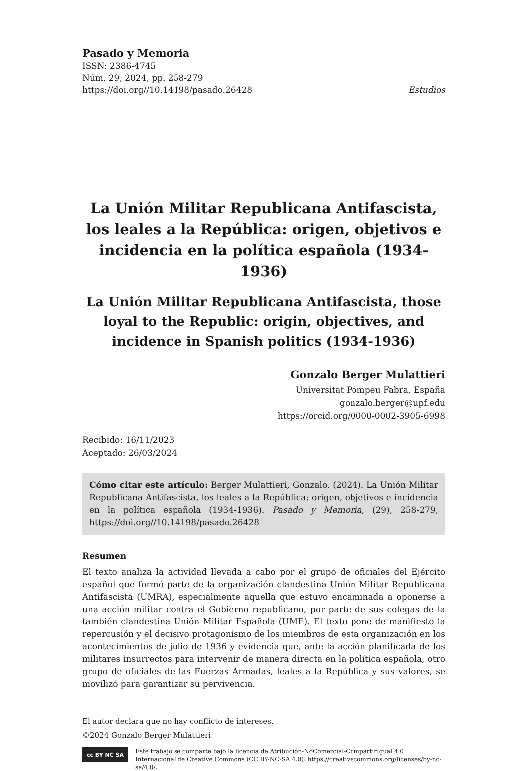Pasado y Memoria
ISSN: 2386-4745
Núm. 29, 2024, pp. 258-279
https://doi.org//10.14198/pasado.26428 Estudios
La Unión Militar Republicana Antifascista,
los leales a la República: origen, objetivos e
incidencia en la política española (1934-1936)
La Unión Militar Republicana Antifascista, those loyal to the Republic: origin, objectives, and incidence in Spanish politics (1934-1936)
Gonzalo Berger Mulattieri
Universitat Pompeu Fabra, España
gonzalo.berger@upf.edu
https://orcid.org/0000-0002-3905-6998
Recibido: 16/11/2023
Aceptado: 26/03/2024
Cómo citar este artículo: Berger Mulattieri, Gonzalo. (2024). La Unión Militar Republicana Antifascista, los leales a la República: origen, objetivos e incidencia en la política española (1934-1936). Pasado y Memoria, (29), 258-279, https://doi.org//10.14198/pasado.26428
Resumen
El texto analiza la actividad llevada a cabo por el grupo de oficiales del Ejército español que formó parte de la organización clandestina Unión Militar Republicana Antifascista (UMRA), especialmente aquella que estuvo encaminada a oponerse a una acción militar contra el Gobierno republicano, por parte de sus colegas de la también clandestina Unión Militar Española (UME). El texto pone de manifiesto la repercusión y el decisivo protagonismo de los miembros de esta organización en los acontecimientos de julio de 1936 y evidencia que, ante la acción planificada de los militares insurrectos para intervenir de manera directa en la política española, otro grupo de oficiales de las Fuerzas Armadas, leales a la República y sus valores, se movilizó para garantizar su pervivencia.
El autor declara que no hay conflicto de intereses.
©2024 Gonzalo Berger Mulattieri
cc BY NC SA
Este trabajo se comparte bajo la licencia de Atribución-NoComercial-CompartirIgual 4.0 Internacional de Creative Commons (CC BY-NC-SA 4.0): https://creativecommons.org/licenses/by-nc-sa/4.0/.